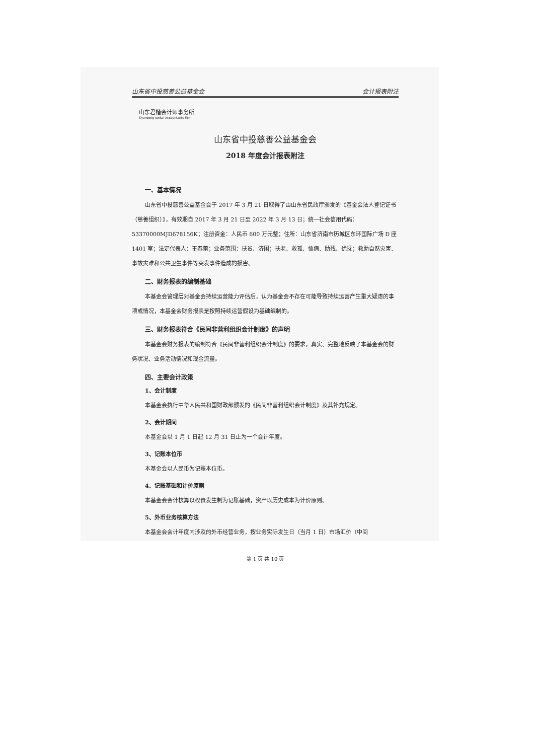山东省中投慈善公益基金会 会计报表附注
山东君楷会计师事务所
Shandong Junkai Accountants Firm
山东省中投慈善公益基金会
2018 年度会计报表附注
一、基本情况
山东省中投慈善公益基金会于 2017 年 3 月 21 日取得了由山东省民政厅颁发的《基金会法人登记证书（慈善组织）》，有效期自 2017 年 3 月 21 日至 2022 年 3 月 13 日；统一社会信用代码：53370000MJD678156K；注册资金：人民币 600 万元整；住所：山东省济南市历城区东环国际广场 D 座 1401 室；法定代表人：王春蕾；业务范围：扶贫、济困；扶老、救孤、恤病、助残、优抚；救助自然灾害、事故灾难和公共卫生事件等突发事件造成的损害。
二、财务报表的编制基础
本基金会管理层对基金会持续运营能力评估后，认为基金会不存在可能导致持续运营产生重大疑虑的事项或情况，本基金会财务报表是按照持续运营假设为基础编制的。
三、财务报表符合《民间非营利组织会计制度》的声明
本基金会财务报表的编制符合《民间非营利组织会计制度》的要求，真实、完整地反映了本基金会的财务状况、业务活动情况和现金流量。
四、主要会计政策
1、会计制度
本基金会执行中华人民共和国财政部颁发的《民间非营利组织会计制度》及其补充规定。
2、会计期间
本基金会以 1 月 1 日起 12 月 31 日止为一个会计年度。
3、记账本位币
本基金会以人民币为记账本位币。
4、记账基础和计价原则
本基金会会计核算以权责发生制为记账基础，资产以历史成本为计价原则。
5、外币业务核算方法
本基金会会计年度内涉及的外币经营业务，按业务实际发生日（当月 1 日）市场汇价（中间
第 1 页 共 10 页